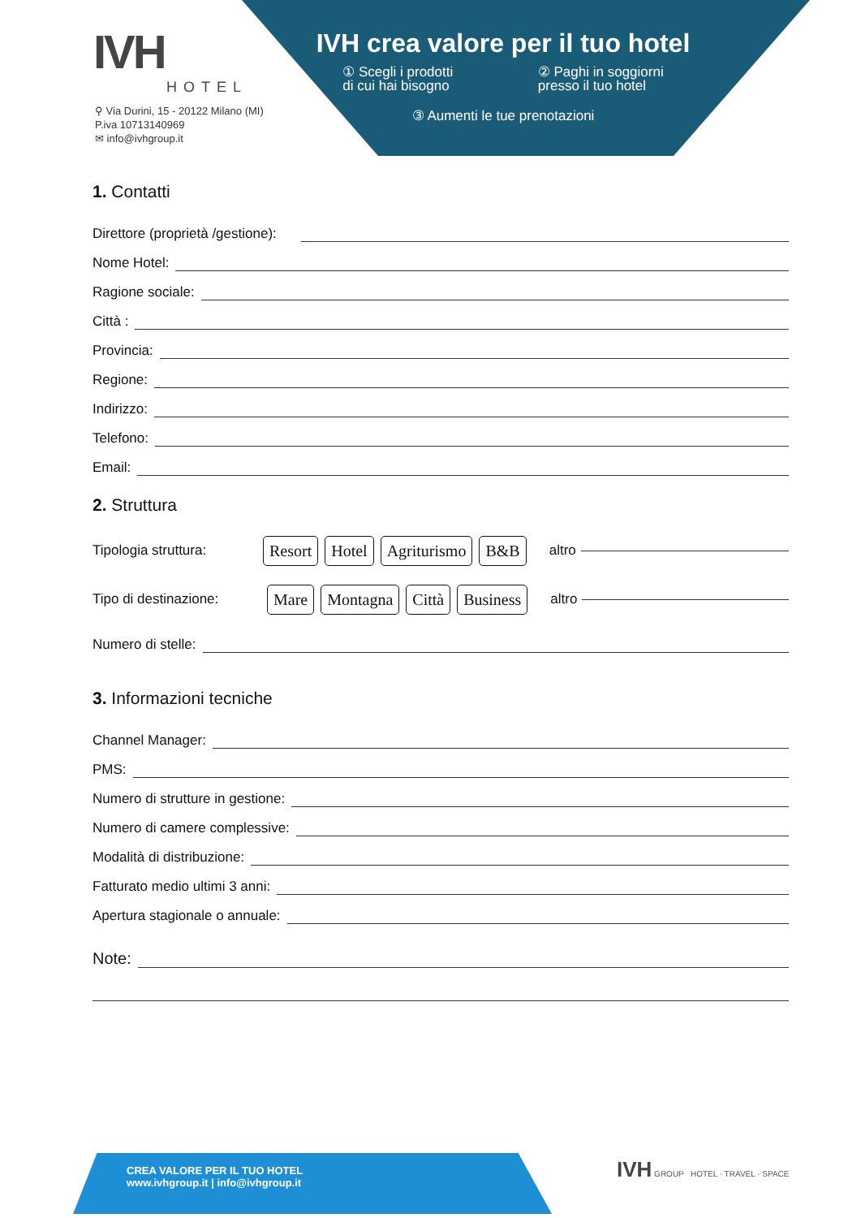IVH crea valore per il tuo hotel
① Scegli i prodotti
di cui hai bisogno
② Paghi in soggiorni
presso il tuo hotel
③ Aumenti le tue prenotazioni
IVH
HOTEL
⚲ Via Durini, 15 - 20122 Milano (MI)
P.iva 10713140969
✉ info@ivhgroup.it
1. Contatti
Direttore (proprietà /gestione):
Nome Hotel:
Ragione sociale:
Città :
Provincia:
Regione:
Indirizzo:
Telefono:
Email:
2. Struttura
Tipologia struttura: Resort Hotel Agriturismo B&B altro
Tipo di destinazione: Mare Montagna Città Business altro
Numero di stelle:
3. Informazioni tecniche
Channel Manager:
PMS:
Numero di strutture in gestione:
Numero di camere complessive:
Modalità di distribuzione:
Fatturato medio ultimi 3 anni:
Apertura stagionale o annuale:
Note:
CREA VALORE PER IL TUO HOTEL
www.ivhgroup.it | info@ivhgroup.it
IVH GROUP HOTEL · TRAVEL · SPACE